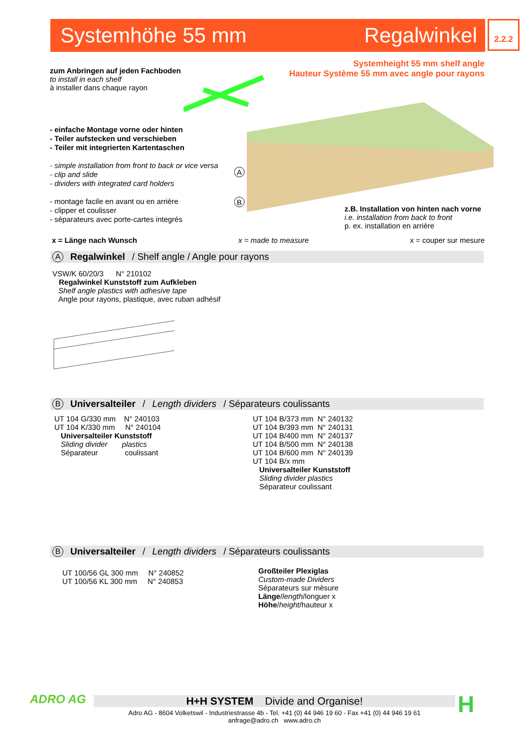Systemhöhe 55 mm Regalwinkel 2.2.2
Systemheight 55 mm shelf angle
Hauteur Système 55 mm avec angle pour rayons
zum Anbringen auf jeden Fachboden
to install in each shelf
à installer dans chaque rayon
- einfache Montage vorne oder hinten
- Teiler aufstecken und verschieben
- Teiler mit integrierten Kartentaschen
- simple installation from front to back or vice versa
- clip and slide
- dividers with integrated card holders
- montage facile en avant ou en arrière
- clipper et coulisser
- séparateurs avec porte-cartes integrés
A
B
z.B. Installation von hinten nach vorne
i.e. installation from back to front
p. ex. installation en arrière
x = Länge nach Wunsch x = made to measure x = couper sur mesure
A Regalwinkel / Shelf angle / Angle pour rayons
VSW/K 60/20/3 N° 210102
Regalwinkel Kunststoff zum Aufkleben
Shelf angle plastics with adhesive tape
Angle pour rayons, plastique, avec ruban adhésif
B Universalteiler / Length dividers / Séparateurs coulissants
UT 104 G/330 mm N° 240103
UT 104 K/330 mm N° 240104
Universalteiler Kunststoff
Sliding divider plastics
Séparateur coulissant
UT 104 B/373 mm N° 240132
UT 104 B/393 mm N° 240131
UT 104 B/400 mm N° 240137
UT 104 B/500 mm N° 240138
UT 104 B/600 mm N° 240139
UT 104 B/x mm
Universalteiler Kunststoff
Sliding divider plastics
Séparateur coulissant
B Universalteiler / Length dividers / Séparateurs coulissants
UT 100/56 GL 300 mm N° 240852
UT 100/56 KL 300 mm N° 240853
Großteiler Plexiglas
Custom-made Dividers
Séparateurs sur mèsure
Länge/length/longuer x
Höhe/height/hauteur x
ADRO AG H+H SYSTEM Divide and Organise!
Adro AG - 8604 Volketswil - Industriestrasse 4b - Tel. +41 (0) 44 946 19 60 - Fax +41 (0) 44 946 19 61
anfrage@adro.ch www.adro.ch
H